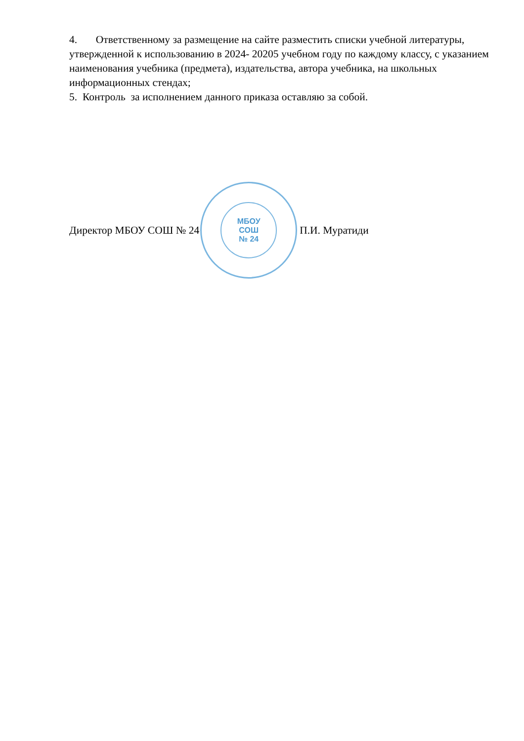4. Ответственному за размещение на сайте разместить списки учебной литературы, утвержденной к использованию в 2024- 20205 учебном году по каждому классу, с указанием наименования учебника (предмета), издательства, автора учебника, на школьных информационных стендах;
5. Контроль за исполнением данного приказа оставляю за собой.
Директор МБОУ СОШ № 24
МБОУ
СОШ
№ 24
П.И. Муратиди